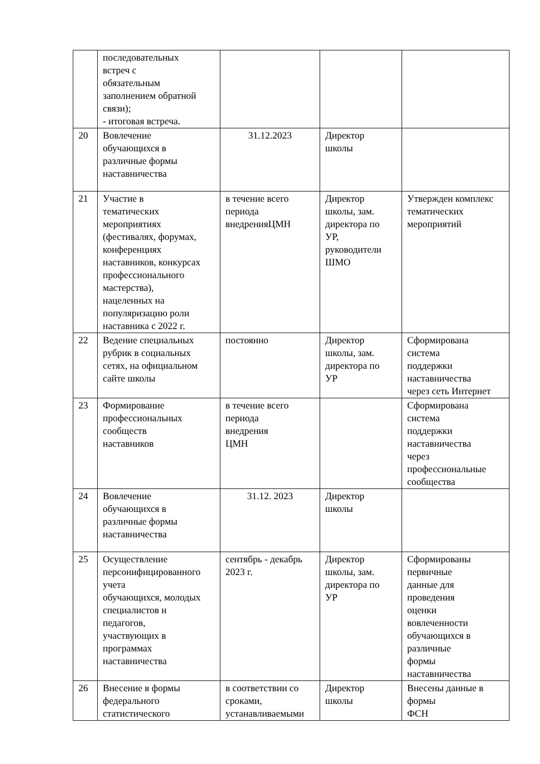| | последовательных встреч с обязательным заполнением обратной связи); - итоговая встреча. | | | |
| 20 | Вовлечение обучающихся в различные формы наставничества | 31.12.2023 | Директор школы | |
| 21 | Участие в тематических мероприятиях (фестивалях, форумах, конференциях наставников, конкурсах профессионального мастерства), нацеленных на популяризацию роли наставника с 2022 г. | в течение всего периода внедренияЦМН | Директор школы, зам. директора по УР, руководители ШМО | Утвержден комплекс тематических мероприятий |
| 22 | Ведение специальных рубрик в социальных сетях, на официальном сайте школы | постоянно | Директор школы, зам. директора по УР | Сформирована система поддержки наставничества через сеть Интернет |
| 23 | Формирование профессиональных сообществ наставников | в течение всего периода внедрения ЦМН | | Сформирована система поддержки наставничества через профессиональные сообщества |
| 24 | Вовлечение обучающихся в различные формы наставничества | 31.12. 2023 | Директор школы | |
| 25 | Осуществление персонифицированного учета обучающихся, молодых специалистов и педагогов, участвующих в программах наставничества | сентябрь - декабрь 2023 г. | Директор школы, зам. директора по УР | Сформированы первичные данные для проведения оценки вовлеченности обучающихся в различные формы наставничества |
| 26 | Внесение в формы федерального статистического | в соответствии со сроками, устанавливаемыми | Директор школы | Внесены данные в формы ФСН |